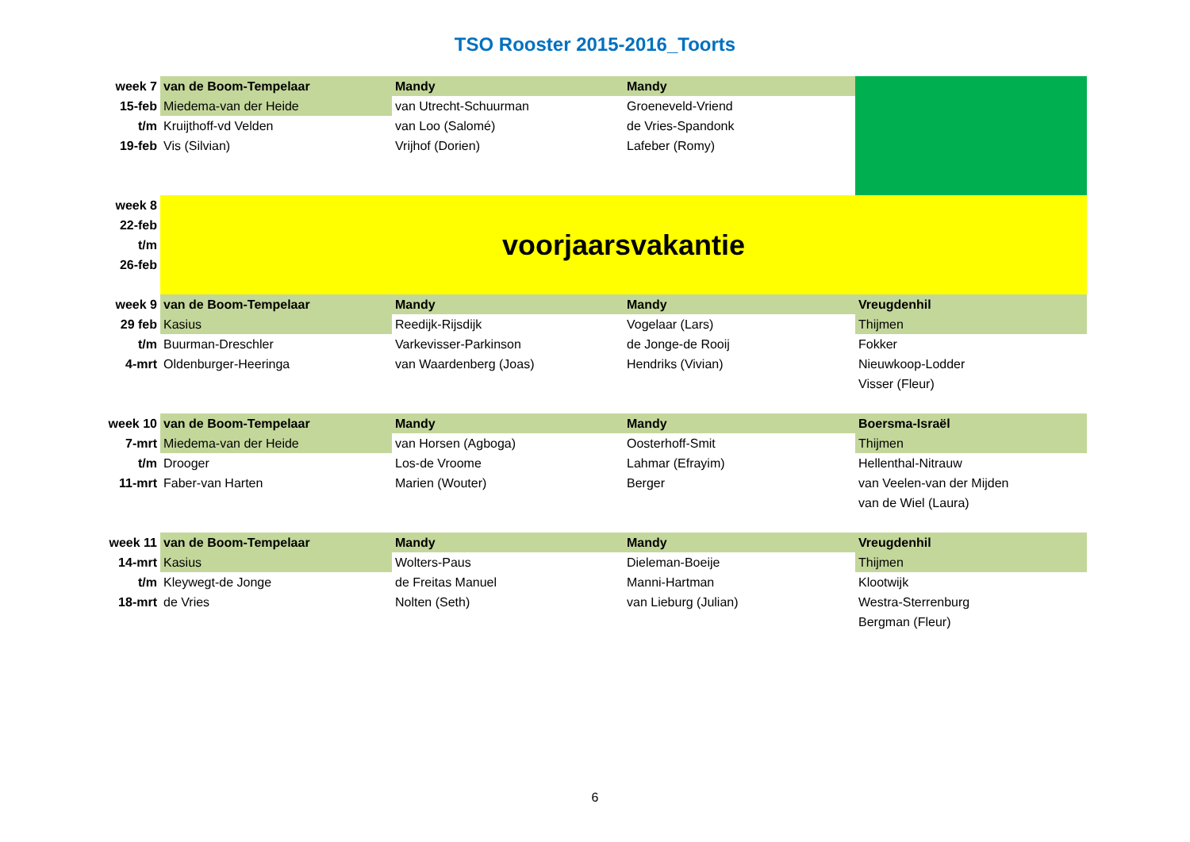TSO Rooster 2015-2016_Toorts
| week 7 | van de Boom-Tempelaar | Mandy | Mandy | |
| 15-feb | Miedema-van der Heide | van Utrecht-Schuurman | Groeneveld-Vriend | |
| t/m | Kruijthoff-vd Velden | van Loo (Salomé) | de Vries-Spandonk | |
| 19-feb | Vis (Silvian) | Vrijhof (Dorien) | Lafeber (Romy) | |
| week 8 | voorjaarsvakantie | | | |
| 22-feb | | | | |
| t/m | | | | |
| 26-feb | | | | |
| week 9 | van de Boom-Tempelaar | Mandy | Mandy | Vreugdenhil |
| 29 feb | Kasius | Reedijk-Rijsdijk | Vogelaar (Lars) | Thijmen |
| t/m | Buurman-Dreschler | Varkevisser-Parkinson | de Jonge-de Rooij | Fokker |
| 4-mrt | Oldenburger-Heeringa | van Waardenberg (Joas) | Hendriks (Vivian) | Nieuwkoop-Lodder |
| | | | | Visser (Fleur) |
| week 10 | van de Boom-Tempelaar | Mandy | Mandy | Boersma-Israël |
| 7-mrt | Miedema-van der Heide | van Horsen (Agboga) | Oosterhoff-Smit | Thijmen |
| t/m | Drooger | Los-de Vroome | Lahmar (Efrayim) | Hellenthal-Nitrauw |
| 11-mrt | Faber-van Harten | Marien (Wouter) | Berger | van Veelen-van der Mijden |
| | | | | van de Wiel (Laura) |
| week 11 | van de Boom-Tempelaar | Mandy | Mandy | Vreugdenhil |
| 14-mrt | Kasius | Wolters-Paus | Dieleman-Boeije | Thijmen |
| t/m | Kleywegt-de Jonge | de Freitas Manuel | Manni-Hartman | Klootwijk |
| 18-mrt | de Vries | Nolten (Seth) | van Lieburg (Julian) | Westra-Sterrenburg |
| | | | | Bergman (Fleur) |
6